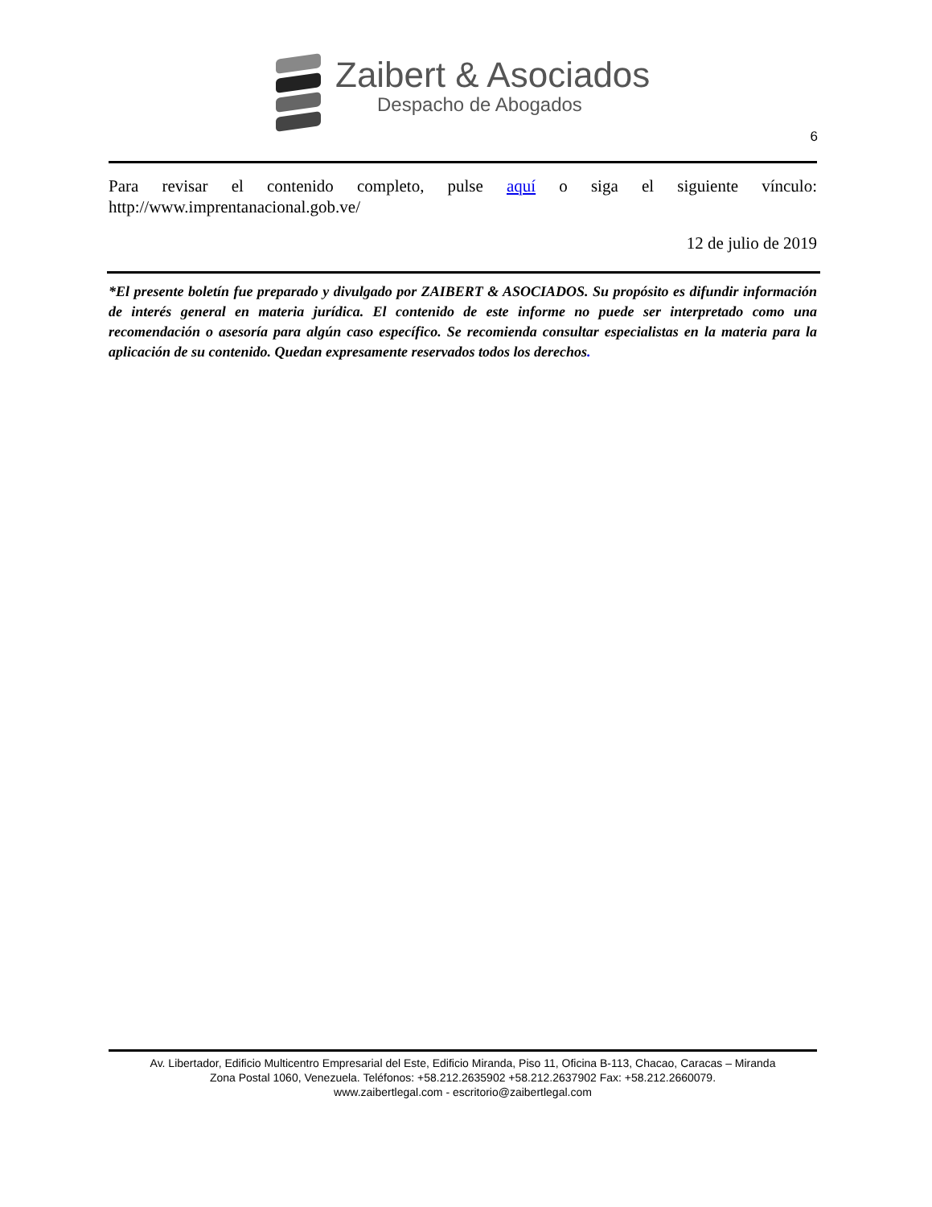Zaibert & Asociados
Despacho de Abogados
6
Para revisar el contenido completo, pulse aquí o siga el siguiente vínculo: http://www.imprentanacional.gob.ve/
12 de julio de 2019
*El presente boletín fue preparado y divulgado por ZAIBERT & ASOCIADOS. Su propósito es difundir información de interés general en materia jurídica. El contenido de este informe no puede ser interpretado como una recomendación o asesoría para algún caso específico. Se recomienda consultar especialistas en la materia para la aplicación de su contenido. Quedan expresamente reservados todos los derechos.
Av. Libertador, Edificio Multicentro Empresarial del Este, Edificio Miranda, Piso 11, Oficina B-113, Chacao, Caracas – Miranda
Zona Postal 1060, Venezuela. Teléfonos: +58.212.2635902 +58.212.2637902 Fax: +58.212.2660079.
www.zaibertlegal.com - escritorio@zaibertlegal.com